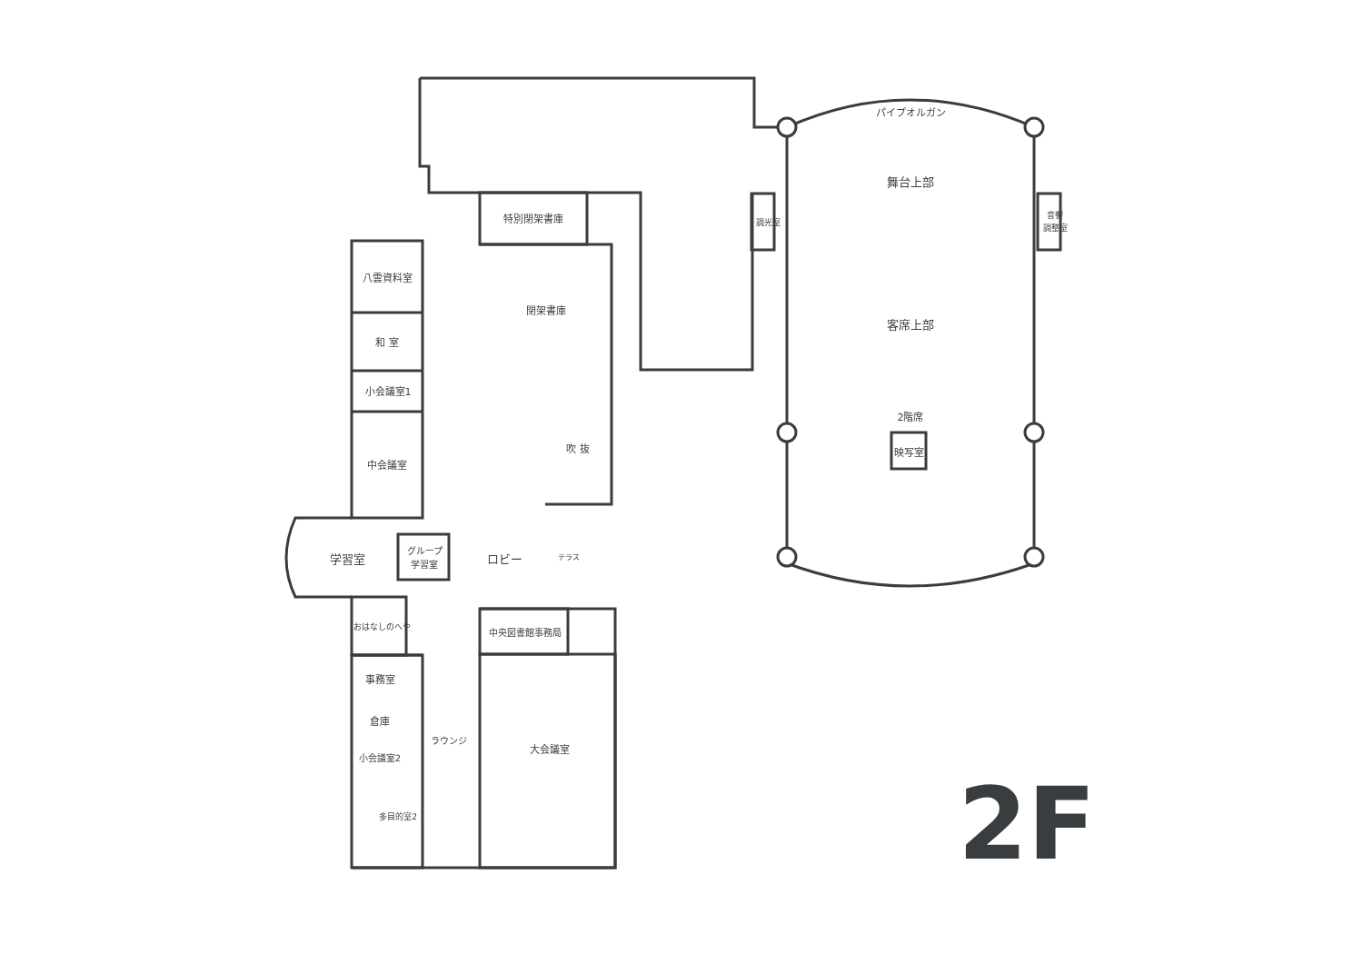パイプオルガン
舞台上部
調光室
音響
調整室
客席上部
2階席
映写室
特別閉架書庫
八雲資料室
閉架書庫
和 室
小会議室1
吹 抜
中会議室
学習室
グループ
学習室
ロビー
テラス
おはなしのへや
中央図書館事務局
事務室
倉庫
ラウンジ
大会議室
小会議室2
多目的室2
2F